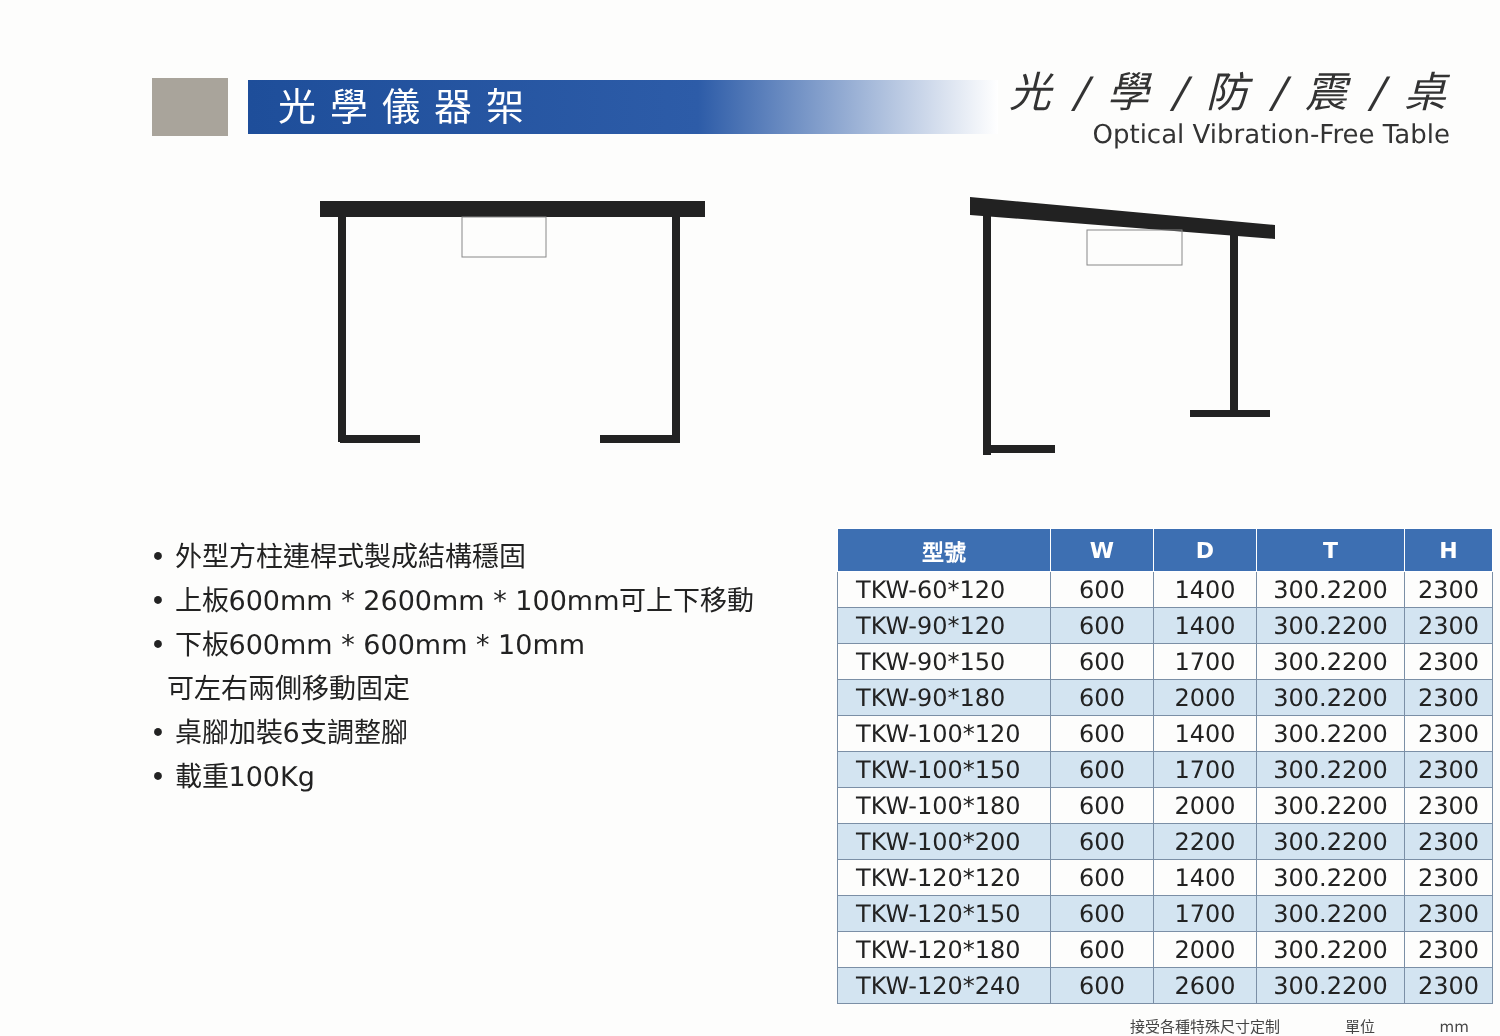光學儀器架
光 / 學 / 防 / 震 / 桌
Optical Vibration-Free Table
• 外型方柱連桿式製成結構穩固
• 上板600mm * 2600mm * 100mm可上下移動
• 下板600mm * 600mm * 10mm
可左右兩側移動固定
• 桌腳加裝6支調整腳
• 載重100Kg
| 型號 | W | D | T | H |
| --- | --- | --- | --- | --- |
| TKW-60*120 | 600 | 1400 | 300.2200 | 2300 |
| TKW-90*120 | 600 | 1400 | 300.2200 | 2300 |
| TKW-90*150 | 600 | 1700 | 300.2200 | 2300 |
| TKW-90*180 | 600 | 2000 | 300.2200 | 2300 |
| TKW-100*120 | 600 | 1400 | 300.2200 | 2300 |
| TKW-100*150 | 600 | 1700 | 300.2200 | 2300 |
| TKW-100*180 | 600 | 2000 | 300.2200 | 2300 |
| TKW-100*200 | 600 | 2200 | 300.2200 | 2300 |
| TKW-120*120 | 600 | 1400 | 300.2200 | 2300 |
| TKW-120*150 | 600 | 1700 | 300.2200 | 2300 |
| TKW-120*180 | 600 | 2000 | 300.2200 | 2300 |
| TKW-120*240 | 600 | 2600 | 300.2200 | 2300 |
接受各種特殊尺寸定制 單位 mm